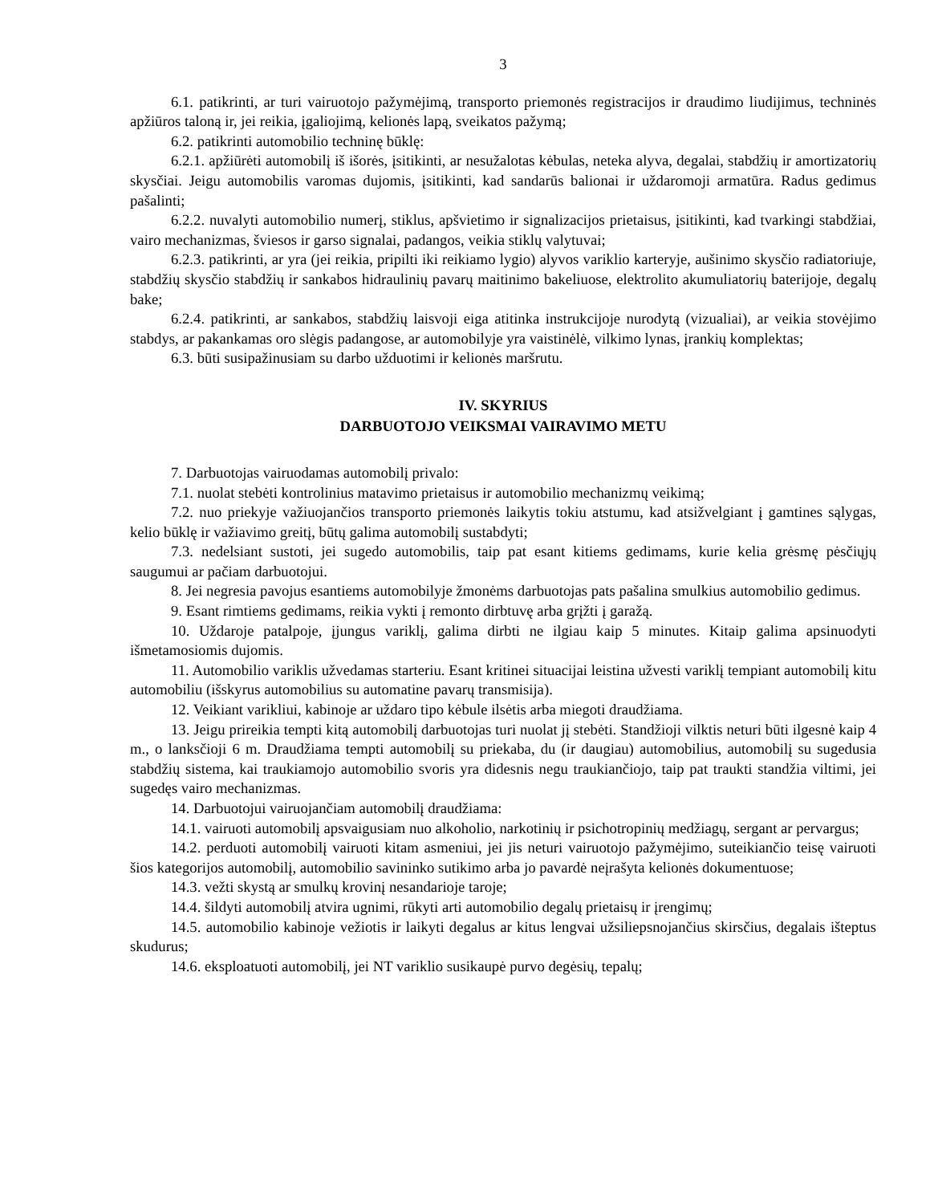3
6.1. patikrinti, ar turi vairuotojo pažymėjimą, transporto priemonės registracijos ir draudimo liudijimus, techninės apžiūros taloną ir, jei reikia, įgaliojimą, kelionės lapą, sveikatos pažymą;
6.2. patikrinti automobilio techninę būklę:
6.2.1. apžiūrėti automobilį iš išorės, įsitikinti, ar nesužalotas kėbulas, neteka alyva, degalai, stabdžių ir amortizatorių skysčiai. Jeigu automobilis varomas dujomis, įsitikinti, kad sandarūs balionai ir uždaromoji armatūra. Radus gedimus pašalinti;
6.2.2. nuvalyti automobilio numerį, stiklus, apšvietimo ir signalizacijos prietaisus, įsitikinti, kad tvarkingi stabdžiai, vairo mechanizmas, šviesos ir garso signalai, padangos, veikia stiklų valytuvai;
6.2.3. patikrinti, ar yra (jei reikia, pripilti iki reikiamo lygio) alyvos variklio karteryje, aušinimo skysčio radiatoriuje, stabdžių skysčio stabdžių ir sankabos hidraulinių pavarų maitinimo bakeliuose, elektrolito akumuliatorių baterijoje, degalų bake;
6.2.4. patikrinti, ar sankabos, stabdžių laisvoji eiga atitinka instrukcijoje nurodytą (vizualiai), ar veikia stovėjimo stabdys, ar pakankamas oro slėgis padangose, ar automobilyje yra vaistinėlė, vilkimo lynas, įrankių komplektas;
6.3. būti susipažinusiam su darbo užduotimi ir kelionės maršrutu.
IV. SKYRIUS
DARBUOTOJO VEIKSMAI VAIRAVIMO METU
7. Darbuotojas vairuodamas automobilį privalo:
7.1. nuolat stebėti kontrolinius matavimo prietaisus ir automobilio mechanizmų veikimą;
7.2. nuo priekyje važiuojančios transporto priemonės laikytis tokiu atstumu, kad atsižvelgiant į gamtines sąlygas, kelio būklę ir važiavimo greitį, būtų galima automobilį sustabdyti;
7.3. nedelsiant sustoti, jei sugedo automobilis, taip pat esant kitiems gedimams, kurie kelia grėsmę pėsčiųjų saugumui ar pačiam darbuotojui.
8. Jei negresia pavojus esantiems automobilyje žmonėms darbuotojas pats pašalina smulkius automobilio gedimus.
9. Esant rimtiems gedimams, reikia vykti į remonto dirbtuvę arba grįžti į garažą.
10. Uždaroje patalpoje, įjungus variklį, galima dirbti ne ilgiau kaip 5 minutes. Kitaip galima apsinuodyti išmetamosiomis dujomis.
11. Automobilio variklis užvedamas starteriu. Esant kritinei situacijai leistina užvesti variklį tempiant automobilį kitu automobiliu (išskyrus automobilius su automatine pavarų transmisija).
12. Veikiant varikliui, kabinoje ar uždaro tipo kėbule ilsėtis arba miegoti draudžiama.
13. Jeigu prireikia tempti kitą automobilį darbuotojas turi nuolat jį stebėti. Standžioji vilktis neturi būti ilgesnė kaip 4 m., o lanksčioji 6 m. Draudžiama tempti automobilį su priekaba, du (ir daugiau) automobilius, automobilį su sugedusia stabdžių sistema, kai traukiamojo automobilio svoris yra didesnis negu traukiančiojo, taip pat traukti standžia viltimi, jei sugedęs vairo mechanizmas.
14. Darbuotojui vairuojančiam automobilį draudžiama:
14.1. vairuoti automobilį apsvaigusiam nuo alkoholio, narkotinių ir psichotropinių medžiagų, sergant ar pervargus;
14.2. perduoti automobilį vairuoti kitam asmeniui, jei jis neturi vairuotojo pažymėjimo, suteikiančio teisę vairuoti šios kategorijos automobilį, automobilio savininko sutikimo arba jo pavardė neįrašyta kelionės dokumentuose;
14.3. vežti skystą ar smulkų krovinį nesandarioje taroje;
14.4. šildyti automobilį atvira ugnimi, rūkyti arti automobilio degalų prietaisų ir įrengimų;
14.5. automobilio kabinoje vežiotis ir laikyti degalus ar kitus lengvai užsiliepsnojančius skirsčius, degalais išteptus skudurus;
14.6. eksploatuoti automobilį, jei NT variklio susikaupė purvo degėsių, tepalų;